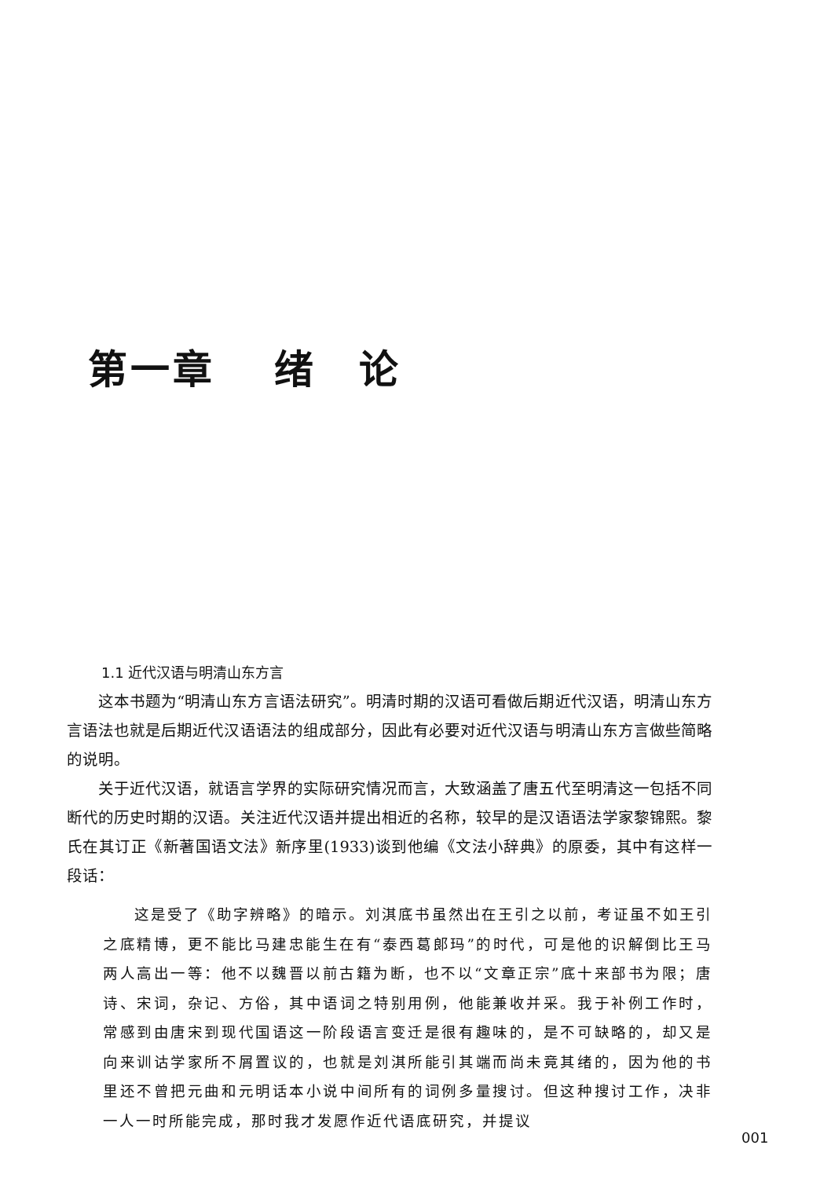第一章　 绪　论
1.1 近代汉语与明清山东方言
这本书题为“明清山东方言语法研究”。明清时期的汉语可看做后期近代汉语，明清山东方言语法也就是后期近代汉语语法的组成部分，因此有必要对近代汉语与明清山东方言做些简略的说明。
关于近代汉语，就语言学界的实际研究情况而言，大致涵盖了唐五代至明清这一包括不同断代的历史时期的汉语。关注近代汉语并提出相近的名称，较早的是汉语语法学家黎锦熙。黎氏在其订正《新著国语文法》新序里(1933)谈到他编《文法小辞典》的原委，其中有这样一段话：
这是受了《助字辨略》的暗示。刘淇底书虽然出在王引之以前，考证虽不如王引之底精博，更不能比马建忠能生在有“泰西葛郎玛”的时代，可是他的识解倒比王马两人高出一等：他不以魏晋以前古籍为断，也不以“文章正宗”底十来部书为限；唐诗、宋词，杂记、方俗，其中语词之特别用例，他能兼收并采。我于补例工作时，常感到由唐宋到现代国语这一阶段语言变迁是很有趣味的，是不可缺略的，却又是向来训诂学家所不屑置议的，也就是刘淇所能引其端而尚未竟其绪的，因为他的书里还不曾把元曲和元明话本小说中间所有的词例多量搜讨。但这种搜讨工作，决非一人一时所能完成，那时我才发愿作近代语底研究，并提议
001